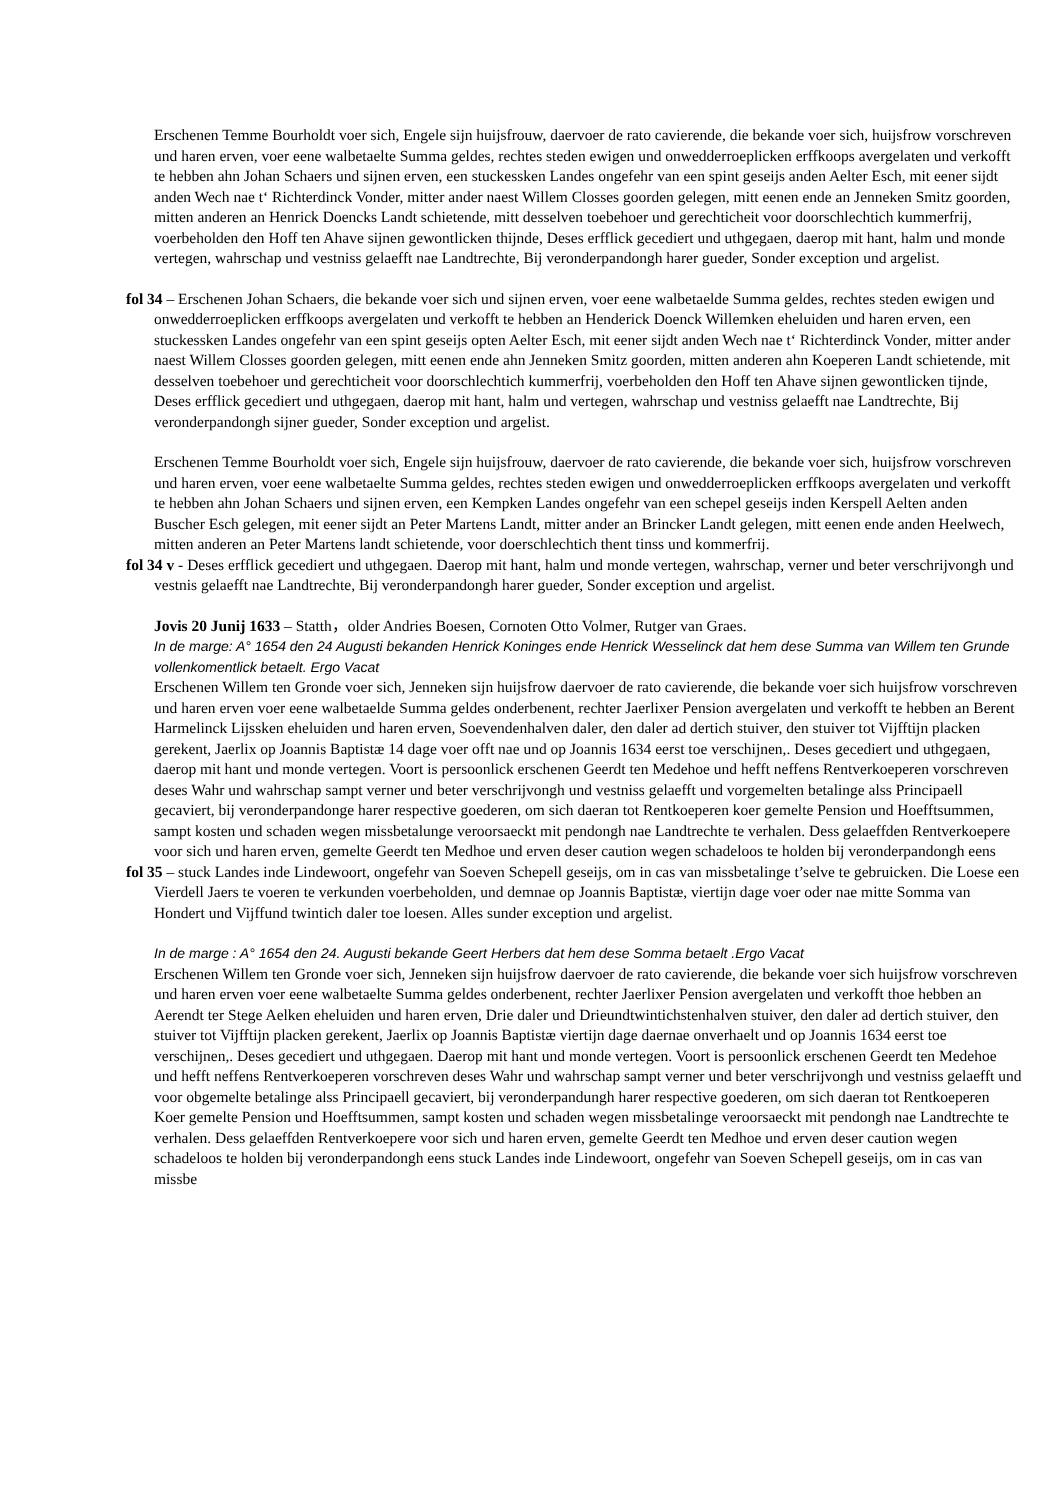Erschenen Temme Bourholdt voer sich, Engele sijn huijsfrouw, daervoer de rato cavierende, die bekande voer sich, huijsfrow vorschreven und haren erven, voer eene walbetaelte Summa geldes, rechtes steden ewigen und onwedderroeplicken erffkoops avergelaten und verkofft te hebben ahn Johan Schaers und sijnen erven, een stuckessken Landes ongefehr van een spint geseijs anden Aelter Esch, mit eener sijdt anden Wech nae t‘ Richterdinck Vonder, mitter ander naest Willem Closses goorden gelegen, mitt eenen ende an Jenneken Smitz goorden, mitten anderen an Henrick Doencks Landt schietende, mitt desselven toebehoer und gerechticheit voor doorschlechtich kummerfrij, voerbeholden den Hoff ten Ahave sijnen gewontlicken thijnde, Deses erfflick gecediert und uthgegaen, daerop mit hant, halm und monde vertegen, wahrschap und vestniss gelaefft nae Landtrechte, Bij veronderpandongh harer gueder, Sonder exception und argelist.
fol 34 – Erschenen Johan Schaers, die bekande voer sich und sijnen erven, voer eene walbetaelde Summa geldes, rechtes steden ewigen und onwedderroeplicken erffkoops avergelaten und verkofft te hebben an Henderick Doenck Willemken eheluiden und haren erven, een stuckessken Landes ongefehr van een spint geseijs opten Aelter Esch, mit eener sijdt anden Wech nae t‘ Richterdinck Vonder, mitter ander naest Willem Closses goorden gelegen, mitt eenen ende ahn Jenneken Smitz goorden, mitten anderen ahn Koeperen Landt schietende, mit desselven toebehoer und gerechticheit voor doorschlechtich kummerfrij, voerbeholden den Hoff ten Ahave sijnen gewontlicken tijnde, Deses erfflick gecediert und uthgegaen, daerop mit hant, halm und vertegen, wahrschap und vestniss gelaefft nae Landtrechte, Bij veronderpandongh sijner gueder, Sonder exception und argelist.
Erschenen Temme Bourholdt voer sich, Engele sijn huijsfrouw, daervoer de rato cavierende, die bekande voer sich, huijsfrow vorschreven und haren erven, voer eene walbetaelte Summa geldes, rechtes steden ewigen und onwedderroeplicken erffkoops avergelaten und verkofft te hebben ahn Johan Schaers und sijnen erven, een Kempken Landes ongefehr van een schepel geseijs inden Kerspell Aelten anden Buscher Esch gelegen, mit eener sijdt an Peter Martens Landt, mitter ander an Brincker Landt gelegen, mitt eenen ende anden Heelwech, mitten anderen an Peter Martens landt schietende, voor doerschlechtich thent tinss und kommerfrij.
fol 34 v - Deses erfflick gecediert und uthgegaen. Daerop mit hant, halm und monde vertegen, wahrschap, verner und beter verschrijvongh und vestnis gelaefft nae Landtrechte, Bij veronderpandongh harer gueder, Sonder exception und argelist.
Jovis 20 Junij 1633 – Statth，older Andries Boesen, Cornoten Otto Volmer, Rutger van Graes.
In de marge: A° 1654 den 24 Augusti bekanden Henrick Koninges ende Henrick Wesselinck dat hem dese Summa van Willem ten Grunde vollenkomentlick betaelt. Ergo Vacat
Erschenen Willem ten Gronde voer sich, Jenneken sijn huijsfrow daervoer de rato cavierende, die bekande voer sich huijsfrow vorschreven und haren erven voer eene walbetaelde Summa geldes onderbenent, rechter Jaerlixer Pension avergelaten und verkofft te hebben an Berent Harmelinck Lijssken eheluiden und haren erven, Soevendenhalven daler, den daler ad dertich stuiver, den stuiver tot Vijfftijn placken gerekent, Jaerlix op Joannis Baptistæ 14 dage voer offt nae und op Joannis 1634 eerst toe verschijnen,. Deses gecediert und uthgegaen, daerop mit hant und monde vertegen. Voort is persoonlick erschenen Geerdt ten Medehoe und hefft neffens Rentverkoeperen vorschreven deses Wahr und wahrschap sampt verner und beter verschrijvongh und vestniss gelaefft und vorgemelten betalinge alss Principaell gecaviert, bij veronderpandonge harer respective goederen, om sich daeran tot Rentkoeperen koer gemelte Pension und Hoefftsummen, sampt kosten und schaden wegen missbetalunge veroorsaeckt mit pendongh nae Landtrechte te verhalen. Dess gelaeffden Rentverkoepere voor sich und haren erven, gemelte Geerdt ten Medhoe und erven deser caution wegen schadeloos te holden bij veronderpandongh eens
fol 35 – stuck Landes inde Lindewoort, ongefehr van Soeven Schepell geseijs, om in cas van missbetalinge t’selve te gebruicken. Die Loese een Vierdell Jaers te voeren te verkunden voerbeholden, und demnae op Joannis Baptistæ, viertijn dage voer oder nae mitte Somma van Hondert und Vijffund twintich daler toe loesen. Alles sunder exception und argelist.
In de marge : A° 1654 den 24. Augusti bekande Geert Herbers dat hem dese Somma betaelt .Ergo Vacat
Erschenen Willem ten Gronde voer sich, Jenneken sijn huijsfrow daervoer de rato cavierende, die bekande voer sich huijsfrow vorschreven und haren erven voer eene walbetaelte Summa geldes onderbenent, rechter Jaerlixer Pension avergelaten und verkofft thoe hebben an Aerendt ter Stege Aelken eheluiden und haren erven, Drie daler und Drieundtwintichstenhalven stuiver, den daler ad dertich stuiver, den stuiver tot Vijfftijn placken gerekent, Jaerlix op Joannis Baptistæ viertijn dage daernae onverhaelt und op Joannis 1634 eerst toe verschijnen,. Deses gecediert und uthgegaen. Daerop mit hant und monde vertegen. Voort is persoonlick erschenen Geerdt ten Medehoe und hefft neffens Rentverkoeperen vorschreven deses Wahr und wahrschap sampt verner und beter verschrijvongh und vestniss gelaefft und voor obgemelte betalinge alss Principaell gecaviert, bij veronderpandungh harer respective goederen, om sich daeran tot Rentkoeperen Koer gemelte Pension und Hoefftsummen, sampt kosten und schaden wegen missbetalinge veroorsaeckt mit pendongh nae Landtrechte te verhalen. Dess gelaeffden Rentverkoepere voor sich und haren erven, gemelte Geerdt ten Medhoe und erven deser caution wegen schadeloos te holden bij veronderpandongh eens stuck Landes inde Lindewoort, ongefehr van Soeven Schepell geseijs, om in cas van missbe